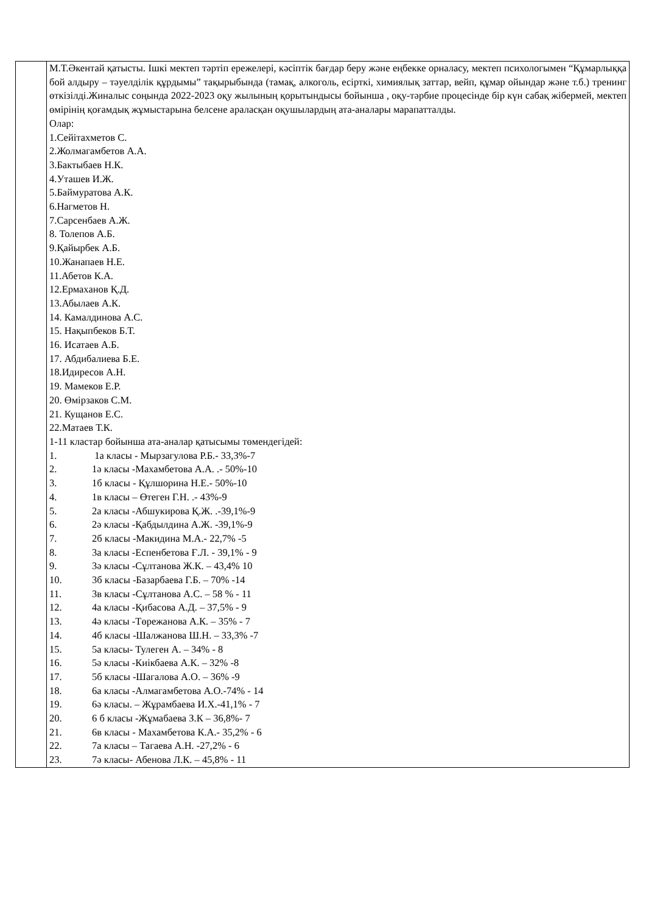| | М.Т.Әкентай қатысты. Ішкі мектеп тәртіп ережелері, кәсіптік бағдар беру және еңбекке орналасу, мектеп психологымен “Құмарлыққа бой алдыру – тәуелділік құрдымы” тақырыбында (тамақ, алкоголь, есірткі, химиялық заттар, вейп, құмар ойындар және т.б.) тренинг өткізілді.Жиналыс соңында 2022-2023 оқу жылының қорытындысы бойынша , оқу-тәрбие процесінде бір күн сабақ жібермей, мектеп өмірінің қоғамдық жұмыстарына белсене араласқан оқушылардың ата-аналары марапатталды. Олар: 1.Сейітахметов С. 2.Жолмагамбетов А.А. 3.Бактыбаев Н.К. 4.Уташев И.Ж. 5.Баймуратова А.К. 6.Нагметов Н. 7.Сарсенбаев А.Ж. 8. Толепов А.Б. 9.Қайырбек А.Б. 10.Жанапаев Н.Е. 11.Абетов К.А. 12.Ермаханов Қ.Д. 13.Абылаев А.К. 14. Камалдинова А.С. 15. Нақыпбеков Б.Т. 16. Исатаев А.Б. 17. Абдибалиева Б.Е. 18.Идиресов А.Н. 19. Мамеков Е.Р. 20. Өмірзаков С.М. 21. Кущанов Е.С. 22.Матаев Т.К. 1-11 кластар бойынша ата-аналар қатысымы төмендегідей: 1. 1а класы - Мырзагулова Р.Б.- 33,3%-7 2. 1ә класы -Махамбетова А.А. .- 50%-10 3. 1б класы - Құлшорина Н.Е.- 50%-10 4. 1в класы – Өтеген Г.Н. .- 43%-9 5. 2а класы -Абшукирова Қ.Ж. .-39,1%-9 6. 2ә класы -Қабдылдина А.Ж. -39,1%-9 7. 2б класы -Макидина М.А.- 22,7% -5 8. 3а класы -Еспенбетова Ғ.Л. - 39,1% - 9 9. 3ә класы -Сұлтанова Ж.К. – 43,4% 10 10. 3б класы -Базарбаева Г.Б. – 70% -14 11. 3в класы -Сұлтанова А.С. – 58 % - 11 12. 4а класы -Қибасова А.Д. – 37,5% - 9 13. 4ә класы -Төрежанова А.К. – 35% - 7 14. 4б класы -Шалжанова Ш.Н. – 33,3% -7 15. 5а класы- Тулеген А. – 34% - 8 16. 5ә класы -Киікбаева А.К. – 32% -8 17. 5б класы -Шагалова А.О. – 36% -9 18. 6а класы -Алмагамбетова А.О.-74% - 14 19. 6ә класы. – Жұрамбаева И.Х.-41,1% - 7 20. 6 б класы -Жұмабаева З.К – 36,8%- 7 21. 6в класы - Махамбетова К.А.- 35,2% - 6 22. 7а класы – Тагаева А.Н. -27,2% - 6 23. 7ә класы- Абенова Л.К. – 45,8% - 11 |